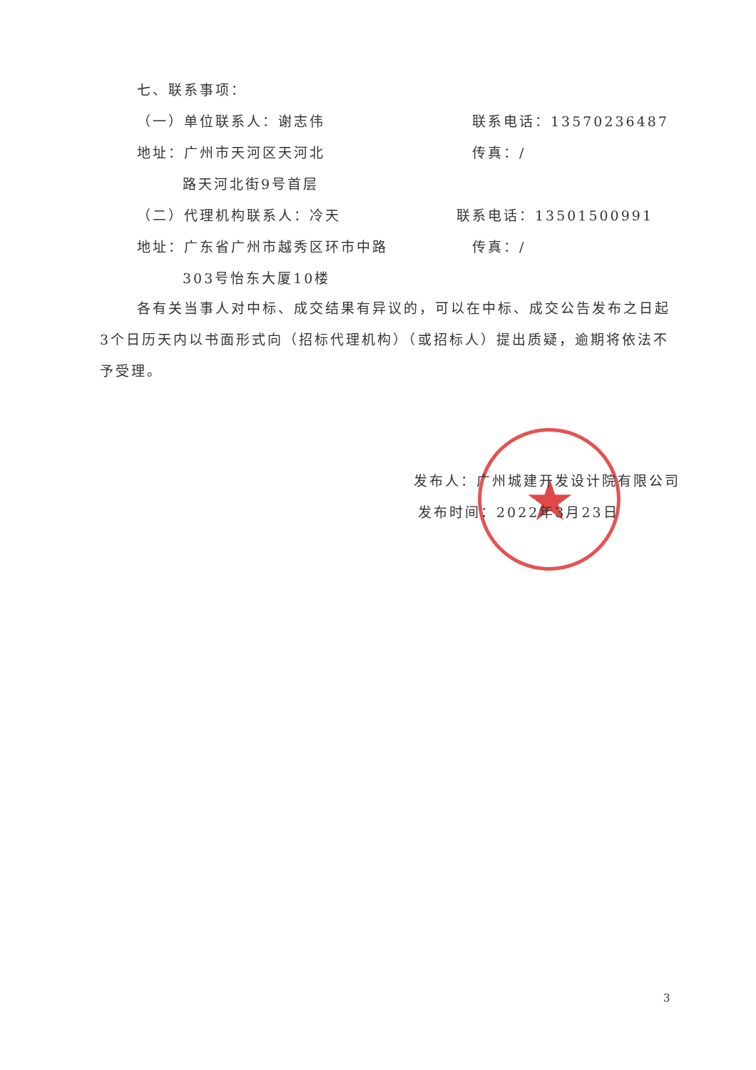★
七、联系事项：
（一）单位联系人：谢志伟 联系电话：13570236487
地址：广州市天河区天河北 传真：/
路天河北街9号首层
（二）代理机构联系人：冷天 联系电话：13501500991
地址：广东省广州市越秀区环市中路 传真：/
303号怡东大厦10楼
各有关当事人对中标、成交结果有异议的，可以在中标、成交公告发布之日起3个日历天内以书面形式向（招标代理机构）（或招标人）提出质疑，逾期将依法不予受理。
发布人：广州城建开发设计院有限公司
发布时间：2022年3月23日
3